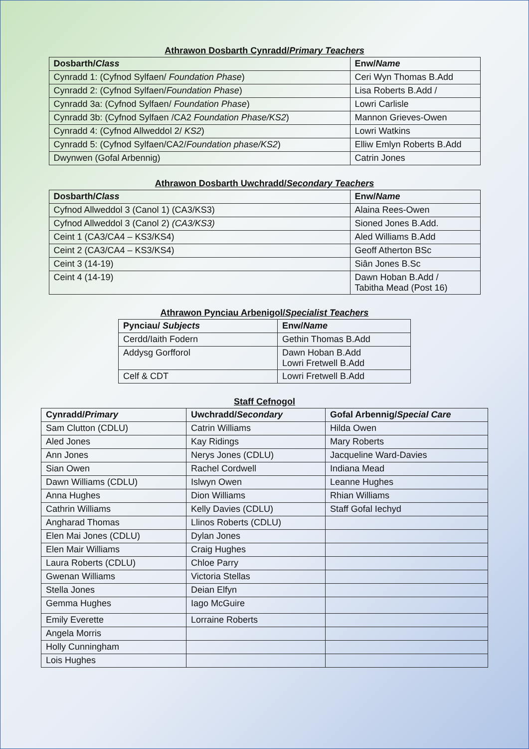Athrawon Dosbarth Cynradd/Primary Teachers
| Dosbarth/ Class | Enw/ Name |
| --- | --- |
| Cynradd 1: (Cyfnod Sylfaen/ Foundation Phase ) | Ceri Wyn Thomas B.Add |
| Cynradd 2: (Cyfnod Sylfaen/ Foundation Phase ) | Lisa Roberts B.Add / |
| Cynradd 3a: (Cyfnod Sylfaen/ Foundation Phase ) | Lowri Carlisle |
| Cynradd 3b: (Cyfnod Sylfaen /CA2 Foundation Phase/KS2 ) | Mannon Grieves-Owen |
| Cynradd 4: (Cyfnod Allweddol 2/ KS2 ) | Lowri Watkins |
| Cynradd 5: (Cyfnod Sylfaen/CA2/ Foundation phase/KS2 ) | Elliw Emlyn Roberts B.Add |
| Dwynwen (Gofal Arbennig) | Catrin Jones |
Athrawon Dosbarth Uwchradd/Secondary Teachers
| Dosbarth/ Class | Enw/ Name |
| --- | --- |
| Cyfnod Allweddol 3 (Canol 1) (CA3/KS3) | Alaina Rees-Owen |
| Cyfnod Allweddol 3 (Canol 2) (CA3/KS3) | Sioned Jones B.Add. |
| Ceint 1 (CA3/CA4 – KS3/KS4) | Aled Williams B.Add |
| Ceint 2 (CA3/CA4 – KS3/KS4) | Geoff Atherton BSc |
| Ceint 3 (14-19) | Siân Jones B.Sc |
| Ceint 4 (14-19) | Dawn Hoban B.Add / Tabitha Mead (Post 16) |
Athrawon Pynciau Arbenigol/Specialist Teachers
| Pynciau/ Subjects | Enw/ Name |
| --- | --- |
| Cerdd/Iaith Fodern | Gethin Thomas B.Add |
| Addysg Gorfforol | Dawn Hoban B.Add Lowri Fretwell B.Add |
| Celf & CDT | Lowri Fretwell B.Add |
Staff Cefnogol
| Cynradd/ Primary | Uwchradd/ Secondary | Gofal Arbennig/ Special Care |
| --- | --- | --- |
| Sam Clutton (CDLU) | Catrin Williams | Hilda Owen |
| Aled Jones | Kay Ridings | Mary Roberts |
| Ann Jones | Nerys Jones (CDLU) | Jacqueline Ward-Davies |
| Sian Owen | Rachel Cordwell | Indiana Mead |
| Dawn Williams (CDLU) | Islwyn Owen | Leanne Hughes |
| Anna Hughes | Dion Williams | Rhian Williams |
| Cathrin Williams | Kelly Davies (CDLU) | Staff Gofal Iechyd |
| Angharad Thomas | Llinos Roberts (CDLU) | |
| Elen Mai Jones (CDLU) | Dylan Jones | |
| Elen Mair Williams | Craig Hughes | |
| Laura Roberts (CDLU) | Chloe Parry | |
| Gwenan Williams | Victoria Stellas | |
| Stella Jones | Deian Elfyn | |
| Gemma Hughes | Iago McGuire | |
| Emily Everette | Lorraine Roberts | |
| Angela Morris | | |
| Holly Cunningham | | |
| Lois Hughes | | |